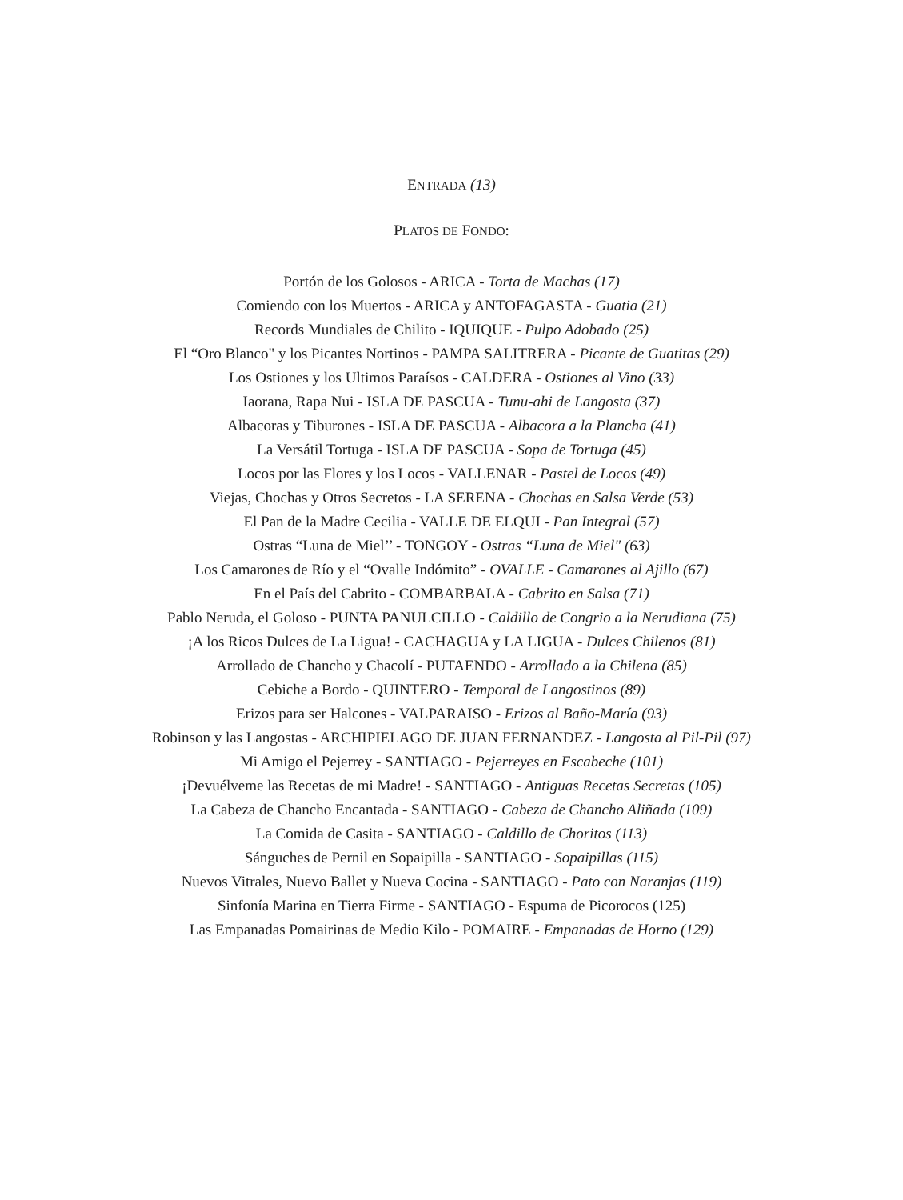ENTRADA (13)
PLATOS DE FONDO:
Portón de los Golosos - ARICA - Torta de Machas (17)
Comiendo con los Muertos - ARICA y ANTOFAGASTA - Guatia (21)
Records Mundiales de Chilito - IQUIQUE - Pulpo Adobado (25)
El “Oro Blanco" y los Picantes Nortinos - PAMPA SALITRERA - Picante de Guatitas (29)
Los Ostiones y los Ultimos Paraísos - CALDERA - Ostiones al Vino (33)
Iaorana, Rapa Nui - ISLA DE PASCUA - Tunu-ahi de Langosta (37)
Albacoras y Tiburones - ISLA DE PASCUA - Albacora a la Plancha (41)
La Versátil Tortuga - ISLA DE PASCUA - Sopa de Tortuga (45)
Locos por las Flores y los Locos - VALLENAR - Pastel de Locos (49)
Viejas, Chochas y Otros Secretos - LA SERENA - Chochas en Salsa Verde (53)
El Pan de la Madre Cecilia - VALLE DE ELQUI - Pan Integral (57)
Ostras “Luna de Miel’’ - TONGOY - Ostras “Luna de Miel" (63)
Los Camarones de Río y el “Ovalle Indómito” - OVALLE - Camarones al Ajillo (67)
En el País del Cabrito - COMBARBALA - Cabrito en Salsa (71)
Pablo Neruda, el Goloso - PUNTA PANULCILLO - Caldillo de Congrio a la Nerudiana (75)
¡A los Ricos Dulces de La Ligua! - CACHAGUA y LA LIGUA - Dulces Chilenos (81)
Arrollado de Chancho y Chacolí - PUTAENDO - Arrollado a la Chilena (85)
Cebiche a Bordo - QUINTERO - Temporal de Langostinos (89)
Erizos para ser Halcones - VALPARAISO - Erizos al Baño-María (93)
Robinson y las Langostas - ARCHIPIELAGO DE JUAN FERNANDEZ - Langosta al Pil-Pil (97)
Mi Amigo el Pejerrey - SANTIAGO - Pejerreyes en Escabeche (101)
¡Devuélveme las Recetas de mi Madre! - SANTIAGO - Antiguas Recetas Secretas (105)
La Cabeza de Chancho Encantada - SANTIAGO - Cabeza de Chancho Aliñada (109)
La Comida de Casita - SANTIAGO - Caldillo de Choritos (113)
Sánguches de Pernil en Sopaipilla - SANTIAGO - Sopaipillas (115)
Nuevos Vitrales, Nuevo Ballet y Nueva Cocina - SANTIAGO - Pato con Naranjas (119)
Sinfonía Marina en Tierra Firme - SANTIAGO - Espuma de Picorocos (125)
Las Empanadas Pomairinas de Medio Kilo - POMAIRE - Empanadas de Horno (129)